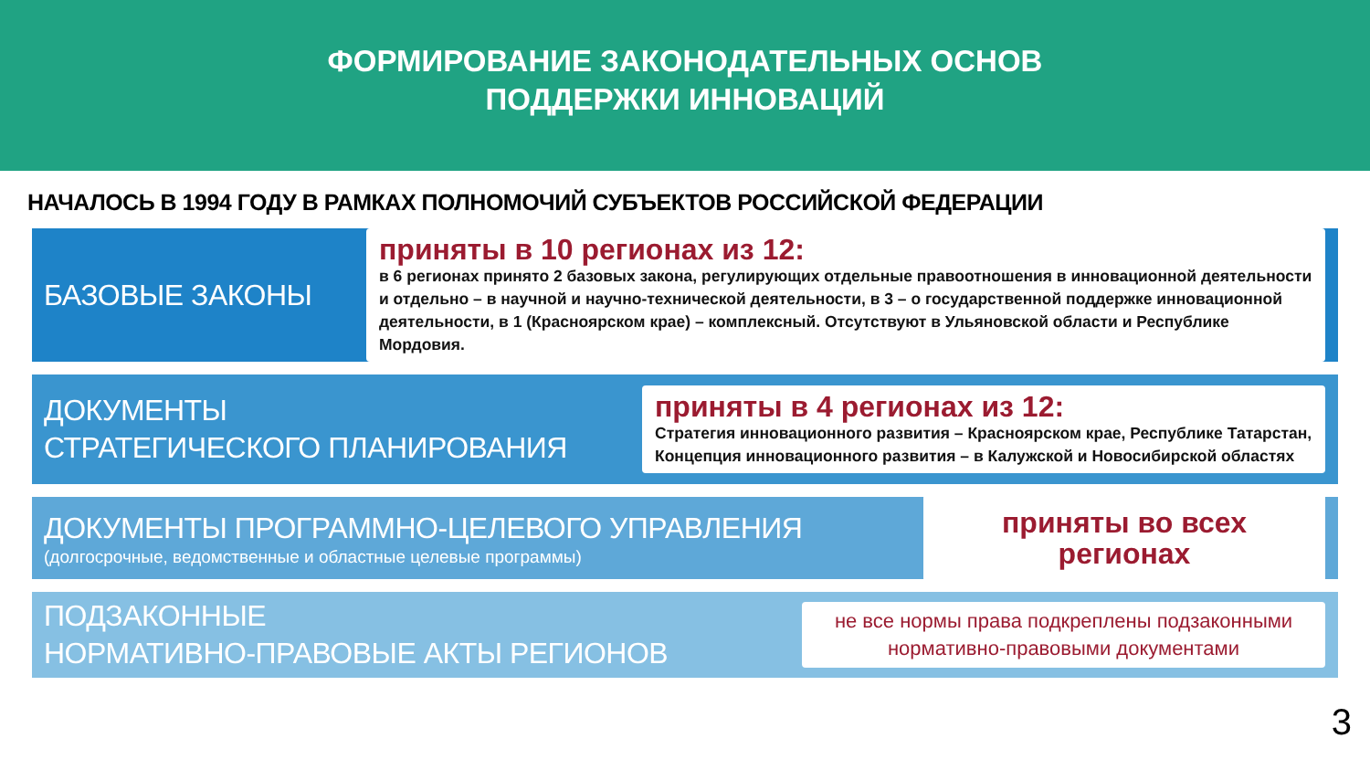ФОРМИРОВАНИЕ ЗАКОНОДАТЕЛЬНЫХ ОСНОВ
ПОДДЕРЖКИ ИННОВАЦИЙ
НАЧАЛОСЬ В 1994 ГОДУ В РАМКАХ ПОЛНОМОЧИЙ СУБЪЕКТОВ РОССИЙСКОЙ ФЕДЕРАЦИИ
БАЗОВЫЕ ЗАКОНЫ
приняты в 10 регионах из 12:
в 6 регионах принято 2 базовых закона, регулирующих отдельные правоотношения в инновационной деятельности и отдельно – в научной и научно-технической деятельности, в 3 – о государственной поддержке инновационной деятельности, в 1 (Красноярском крае) – комплексный. Отсутствуют в Ульяновской области и Республике Мордовия.
ДОКУМЕНТЫ
СТРАТЕГИЧЕСКОГО ПЛАНИРОВАНИЯ
приняты в 4 регионах из 12:
Стратегия инновационного развития – Красноярском крае, Республике Татарстан,
Концепция инновационного развития – в Калужской и Новосибирской областях
ДОКУМЕНТЫ ПРОГРАММНО-ЦЕЛЕВОГО УПРАВЛЕНИЯ
(долгосрочные, ведомственные и областные целевые программы)
приняты во всех регионах
ПОДЗАКОННЫЕ
НОРМАТИВНО-ПРАВОВЫЕ АКТЫ РЕГИОНОВ
не все нормы права подкреплены подзаконными нормативно-правовыми документами
3